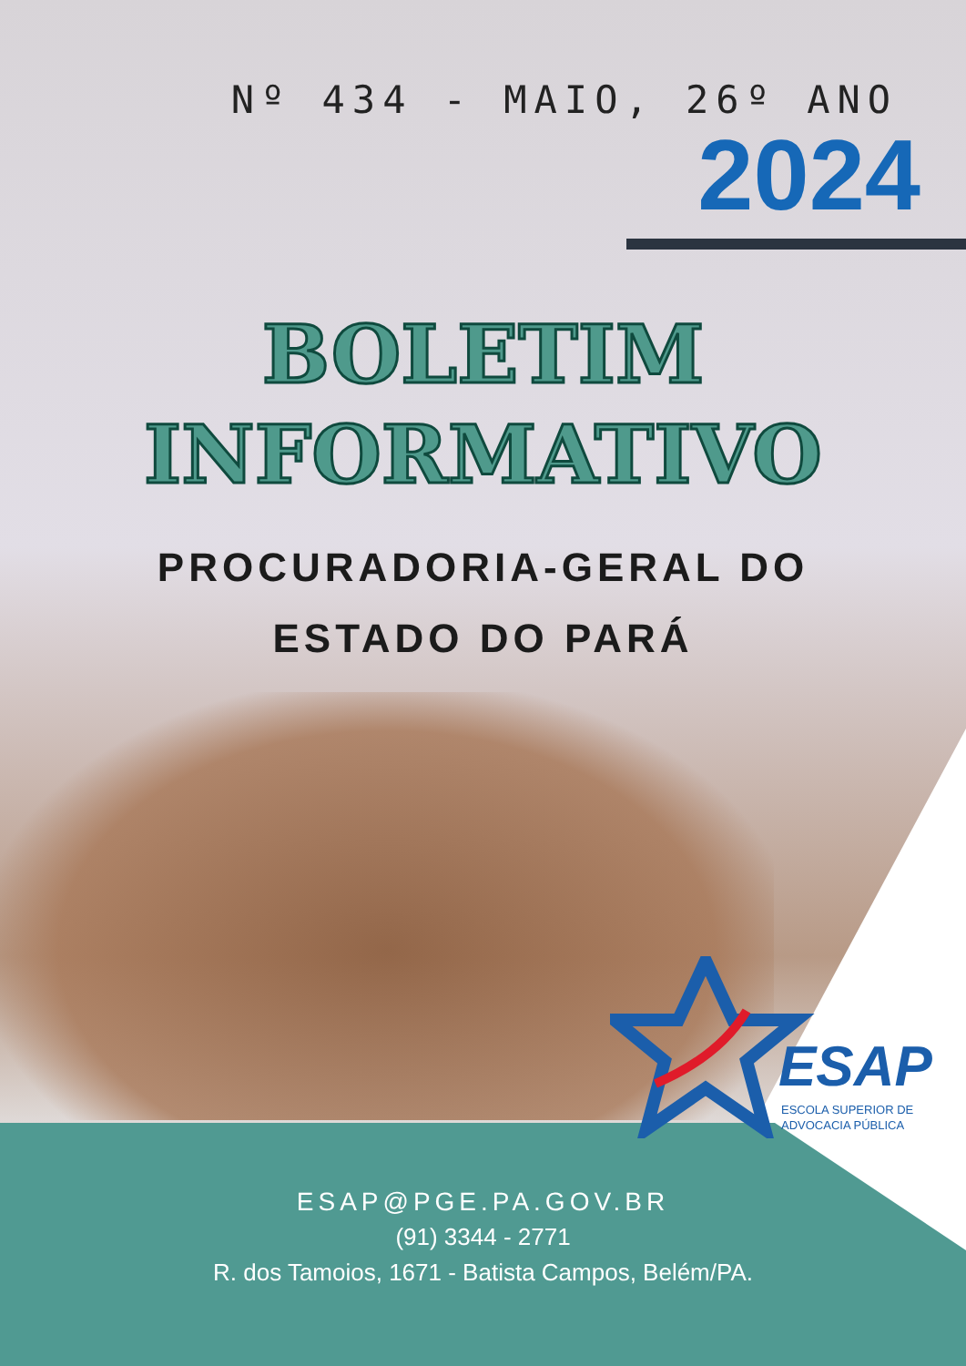Nº 434 - MAIO, 26º ANO
2024
BOLETIM
INFORMATIVO
PROCURADORIA-GERAL DO
ESTADO DO PARÁ
ESAP
ESCOLA SUPERIOR DE
ADVOCACIA PÚBLICA
ESAP@PGE.PA.GOV.BR
(91) 3344 - 2771
R. dos Tamoios, 1671 - Batista Campos, Belém/PA.